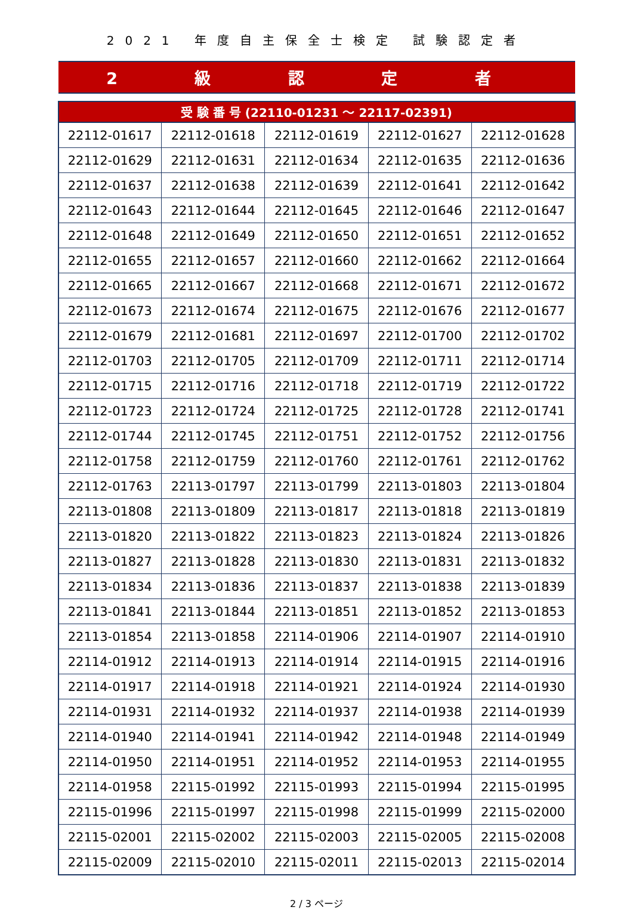2021 年度自主保全士検定 試験認定者
2 級 認 定 者
| 受 験 番 号 (22110-01231 ～ 22117-02391) | | | | |
| --- | --- | --- | --- | --- |
| 22112-01617 | 22112-01618 | 22112-01619 | 22112-01627 | 22112-01628 |
| 22112-01629 | 22112-01631 | 22112-01634 | 22112-01635 | 22112-01636 |
| 22112-01637 | 22112-01638 | 22112-01639 | 22112-01641 | 22112-01642 |
| 22112-01643 | 22112-01644 | 22112-01645 | 22112-01646 | 22112-01647 |
| 22112-01648 | 22112-01649 | 22112-01650 | 22112-01651 | 22112-01652 |
| 22112-01655 | 22112-01657 | 22112-01660 | 22112-01662 | 22112-01664 |
| 22112-01665 | 22112-01667 | 22112-01668 | 22112-01671 | 22112-01672 |
| 22112-01673 | 22112-01674 | 22112-01675 | 22112-01676 | 22112-01677 |
| 22112-01679 | 22112-01681 | 22112-01697 | 22112-01700 | 22112-01702 |
| 22112-01703 | 22112-01705 | 22112-01709 | 22112-01711 | 22112-01714 |
| 22112-01715 | 22112-01716 | 22112-01718 | 22112-01719 | 22112-01722 |
| 22112-01723 | 22112-01724 | 22112-01725 | 22112-01728 | 22112-01741 |
| 22112-01744 | 22112-01745 | 22112-01751 | 22112-01752 | 22112-01756 |
| 22112-01758 | 22112-01759 | 22112-01760 | 22112-01761 | 22112-01762 |
| 22112-01763 | 22113-01797 | 22113-01799 | 22113-01803 | 22113-01804 |
| 22113-01808 | 22113-01809 | 22113-01817 | 22113-01818 | 22113-01819 |
| 22113-01820 | 22113-01822 | 22113-01823 | 22113-01824 | 22113-01826 |
| 22113-01827 | 22113-01828 | 22113-01830 | 22113-01831 | 22113-01832 |
| 22113-01834 | 22113-01836 | 22113-01837 | 22113-01838 | 22113-01839 |
| 22113-01841 | 22113-01844 | 22113-01851 | 22113-01852 | 22113-01853 |
| 22113-01854 | 22113-01858 | 22114-01906 | 22114-01907 | 22114-01910 |
| 22114-01912 | 22114-01913 | 22114-01914 | 22114-01915 | 22114-01916 |
| 22114-01917 | 22114-01918 | 22114-01921 | 22114-01924 | 22114-01930 |
| 22114-01931 | 22114-01932 | 22114-01937 | 22114-01938 | 22114-01939 |
| 22114-01940 | 22114-01941 | 22114-01942 | 22114-01948 | 22114-01949 |
| 22114-01950 | 22114-01951 | 22114-01952 | 22114-01953 | 22114-01955 |
| 22114-01958 | 22115-01992 | 22115-01993 | 22115-01994 | 22115-01995 |
| 22115-01996 | 22115-01997 | 22115-01998 | 22115-01999 | 22115-02000 |
| 22115-02001 | 22115-02002 | 22115-02003 | 22115-02005 | 22115-02008 |
| 22115-02009 | 22115-02010 | 22115-02011 | 22115-02013 | 22115-02014 |
2 / 3 ページ